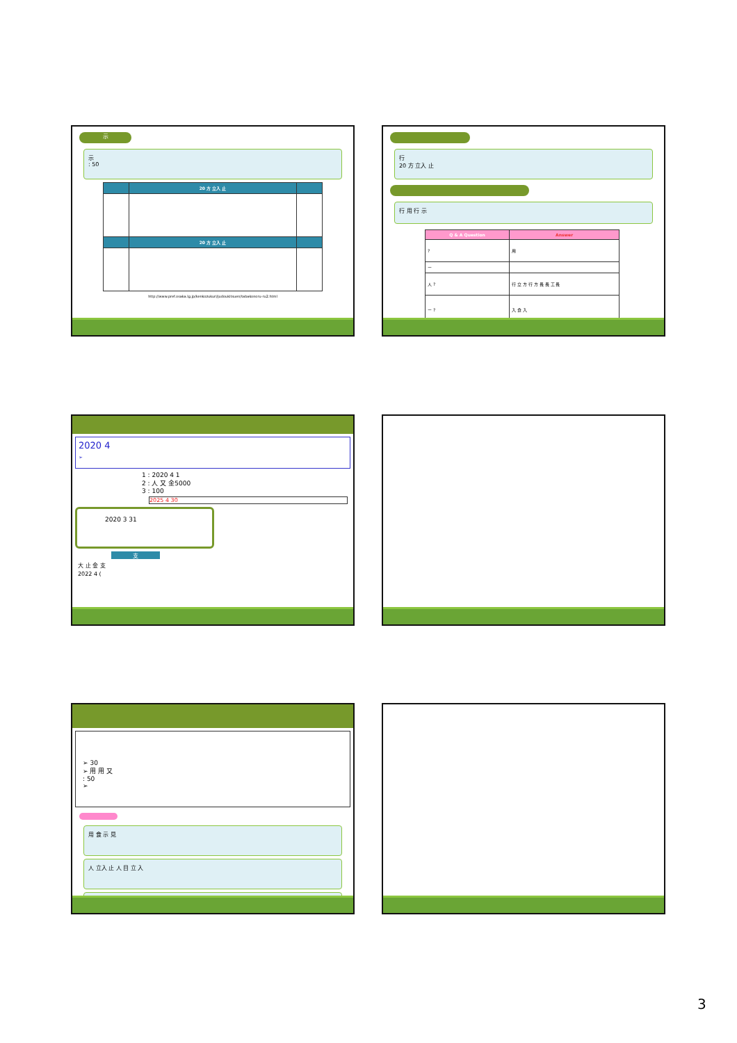示
示
: 50
| | 20 方 立入 止 | |
| --- | --- | --- |
| | 20 方 立入 止 | |
http://www.pref.osaka.lg.jp/kenkozukuri/judoukitsuen/tabakonoru-ru2.html
行
20 方 立入 止
行 用 行 示
| Q & A Question | Answer |
| --- | --- |
| ? | 用 |
| ー | |
| 人 ? | 行 立 方 行 方 長 長 工 長 |
| ー ? | 入 食 入 |
2020 4
➢
1 : 2020 4 1
2 : 人 又 金5000
3 : 100
2025 4 30
2020 3 31
支
大 止 金 支
2022 4 (
➢ 30
➢ 用 用 又
: 50
➢
用 食 示 見
人 立入 止 人 目 立 入
3